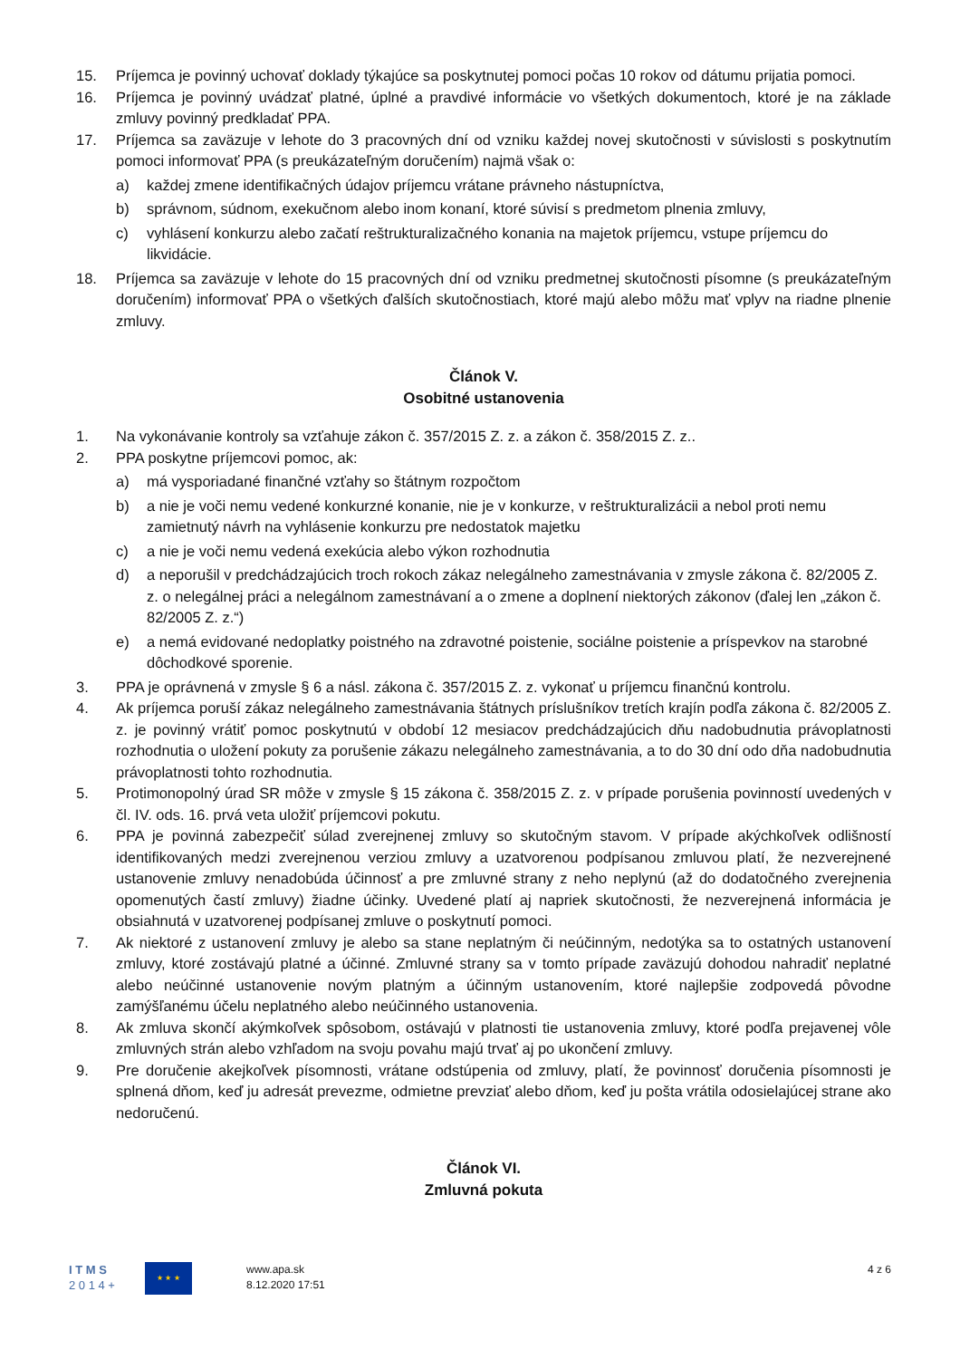15. Príjemca je povinný uchovať doklady týkajúce sa poskytnutej pomoci počas 10 rokov od dátumu prijatia pomoci.
16. Príjemca je povinný uvádzať platné, úplné a pravdivé informácie vo všetkých dokumentoch, ktoré je na základe zmluvy povinný predkladať PPA.
17. Príjemca sa zaväzuje v lehote do 3 pracovných dní od vzniku každej novej skutočnosti v súvislosti s poskytnutím pomoci informovať PPA (s preukázateľným doručením) najmä však o:
a) každej zmene identifikačných údajov príjemcu vrátane právneho nástupníctva,
b) správnom, súdnom, exekučnom alebo inom konaní, ktoré súvisí s predmetom plnenia zmluvy,
c) vyhlásení konkurzu alebo začatí reštrukturalizačného konania na majetok príjemcu, vstupe príjemcu do likvidácie.
18. Príjemca sa zaväzuje v lehote do 15 pracovných dní od vzniku predmetnej skutočnosti písomne (s preukázateľným doručením) informovať PPA o všetkých ďalších skutočnostiach, ktoré majú alebo môžu mať vplyv na riadne plnenie zmluvy.
Článok V.
Osobitné ustanovenia
1. Na vykonávanie kontroly sa vzťahuje zákon č. 357/2015 Z. z. a zákon č. 358/2015 Z. z..
2. PPA poskytne príjemcovi pomoc, ak:
a) má vysporiadané finančné vzťahy so štátnym rozpočtom
b) a nie je voči nemu vedené konkurzné konanie, nie je v konkurze, v reštrukturalizácii a nebol proti nemu zamietnutý návrh na vyhlásenie konkurzu pre nedostatok majetku
c) a nie je voči nemu vedená exekúcia alebo výkon rozhodnutia
d) a neporušil v predchádzajúcich troch rokoch zákaz nelegálneho zamestnávania v zmysle zákona č. 82/2005 Z. z. o nelegálnej práci a nelegálnom zamestnávaní a o zmene a doplnení niektorých zákonov (ďalej len „zákon č. 82/2005 Z. z.“)
e) a nemá evidované nedoplatky poistného na zdravotné poistenie, sociálne poistenie a príspevkov na starobné dôchodkové sporenie.
3. PPA je oprávnená v zmysle § 6 a násl. zákona č. 357/2015 Z. z. vykonať u príjemcu finančnú kontrolu.
4. Ak príjemca poruší zákaz nelegálneho zamestnávania štátnych príslušníkov tretích krajín podľa zákona č. 82/2005 Z. z. je povinný vrátiť pomoc poskytnutú v období 12 mesiacov predchádzajúcich dňu nadobudnutia právoplatnosti rozhodnutia o uložení pokuty za porušenie zákazu nelegálneho zamestnávania, a to do 30 dní odo dňa nadobudnutia právoplatnosti tohto rozhodnutia.
5. Protimonopolný úrad SR môže v zmysle § 15 zákona č. 358/2015 Z. z. v prípade porušenia povinností uvedených v čl. IV. ods. 16. prvá veta uložiť príjemcovi pokutu.
6. PPA je povinná zabezpečiť súlad zverejnenej zmluvy so skutočným stavom. V prípade akýchkoľvek odlišností identifikovaných medzi zverejnenou verziou zmluvy a uzatvorenou podpísanou zmluvou platí, že nezverejnené ustanovenie zmluvy nenadobúda účinnosť a pre zmluvné strany z neho neplynú (až do dodatočného zverejnenia opomenutých častí zmluvy) žiadne účinky. Uvedené platí aj napriek skutočnosti, že nezverejnená informácia je obsiahnutá v uzatvorenej podpísanej zmluve o poskytnutí pomoci.
7. Ak niektoré z ustanovení zmluvy je alebo sa stane neplatným či neúčinným, nedotýka sa to ostatných ustanovení zmluvy, ktoré zostávajú platné a účinné. Zmluvné strany sa v tomto prípade zaväzujú dohodou nahradiť neplatné alebo neúčinné ustanovenie novým platným a účinným ustanovením, ktoré najlepšie zodpovedá pôvodne zamýšľanému účelu neplatného alebo neúčinného ustanovenia.
8. Ak zmluva skončí akýmkoľvek spôsobom, ostávajú v platnosti tie ustanovenia zmluvy, ktoré podľa prejavenej vôle zmluvných strán alebo vzhľadom na svoju povahu majú trvať aj po ukončení zmluvy.
9. Pre doručenie akejkoľvek písomnosti, vrátane odstúpenia od zmluvy, platí, že povinnosť doručenia písomnosti je splnená dňom, keď ju adresát prevezme, odmietne prevziať alebo dňom, keď ju pošta vrátila odosielajúcej strane ako nedoručenú.
Článok VI.
Zmluvná pokuta
I T M S
2 0 1 4 +
★ ★ ★
www.apa.sk
8.12.2020 17:51
4 z 6